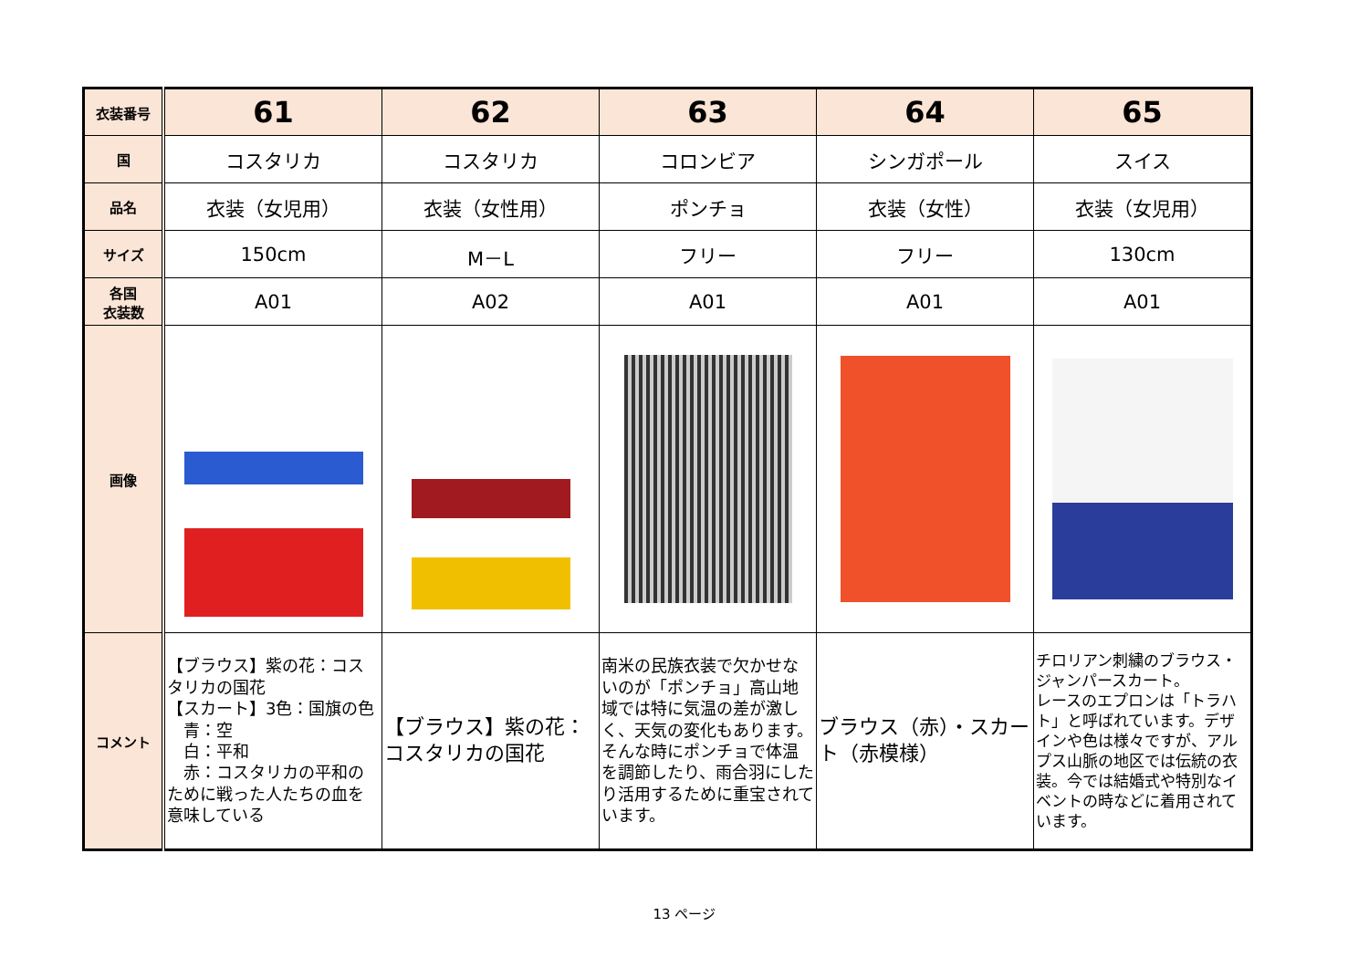| 衣装番号 | 61 | 62 | 63 | 64 | 65 |
| 国 | コスタリカ | コスタリカ | コロンビア | シンガポール | スイス |
| 品名 | 衣装（女児用） | 衣装（女性用） | ポンチョ | 衣装（女性） | 衣装（女児用） |
| サイズ | 150cm | M－L | フリー | フリー | 130cm |
| 各国 衣装数 | A01 | A02 | A01 | A01 | A01 |
| 画像 | | | | | |
| コメント | 【ブラウス】紫の花：コスタリカの国花 【スカート】3色：国旗の色 青：空 白：平和 赤：コスタリカの平和のために戦った人たちの血を意味している | 【ブラウス】紫の花：コスタリカの国花 | 南米の民族衣装で欠かせないのが「ポンチョ」高山地域では特に気温の差が激しく、天気の変化もあります。そんな時にポンチョで体温を調節したり、雨合羽にしたり活用するために重宝されています。 | ブラウス（赤）・スカート（赤模様） | チロリアン刺繍のブラウス・ジャンパースカート。 レースのエプロンは「トラハト」と呼ばれています。デザインや色は様々ですが、アルプス山脈の地区では伝統の衣装。今では結婚式や特別なイベントの時などに着用されています。 |
13 ページ